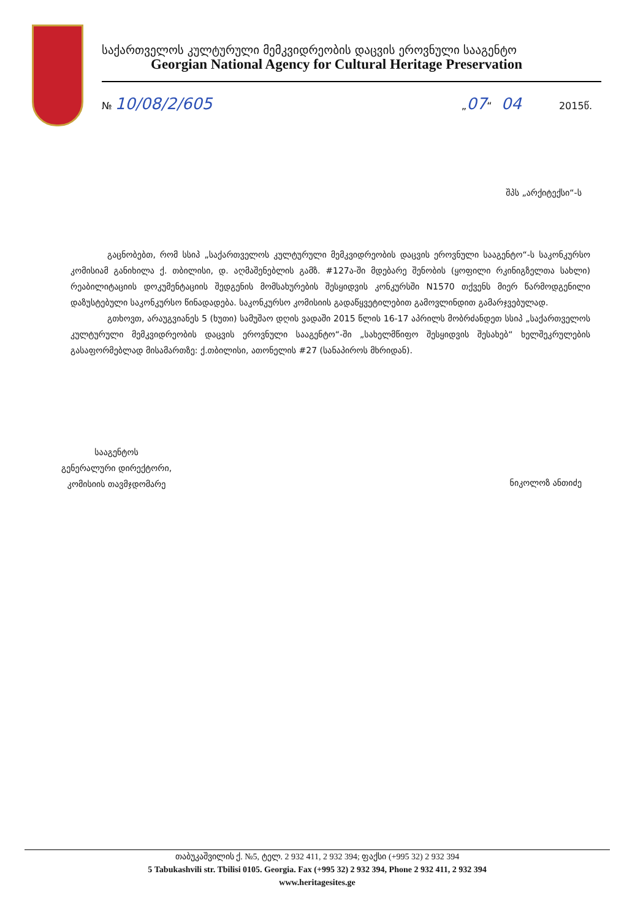საქართველოს კულტურული მემკვიდრეობის დაცვის ეროვნული სააგენტო
Georgian National Agency for Cultural Heritage Preservation
№ 10/08/2/605 „07“ 04 2015წ.
შპს „არქიტექსი“-ს
გაცნობებთ, რომ სსიპ „საქართველოს კულტურული მემკვიდრეობის დაცვის ეროვნული სააგენტო“-ს საკონკურსო კომისიამ განიხილა ქ. თბილისი, დ. აღმაშენებლის გამზ. #127ა-ში მდებარე შენობის (ყოფილი რკინიგზელთა სახლი) რეაბილიტაციის დოკუმენტაციის შედგენის მომსახურების შესყიდვის კონკურსში N1570 თქვენს მიერ წარმოდგენილი დაზუსტებული საკონკურსო წინადადება. საკონკურსო კომისიის გადაწყვეტილებით გამოვლინდით გამარჯვებულად.
გთხოვთ, არაუგვიანეს 5 (ხუთი) სამუშაო დღის ვადაში 2015 წლის 16-17 აპრილს მობრძანდეთ სსიპ „საქართველოს კულტურული მემკვიდრეობის დაცვის ეროვნული სააგენტო“-ში „სახელმწიფო შესყიდვის შესახებ“ ხელშეკრულების გასაფორმებლად მისამართზე: ქ.თბილისი, ათონელის #27 (სანაპიროს მხრიდან).
სააგენტოს
გენერალური დირექტორი,
კომისიის თავმჯდომარე
ნიკოლოზ ანთიძე
თაბუკაშვილის ქ. №5, ტელ. 2 932 411, 2 932 394; ფაქსი (+995 32) 2 932 394
5 Tabukashvili str. Tbilisi 0105. Georgia. Fax (+995 32) 2 932 394, Phone 2 932 411, 2 932 394
www.heritagesites.ge